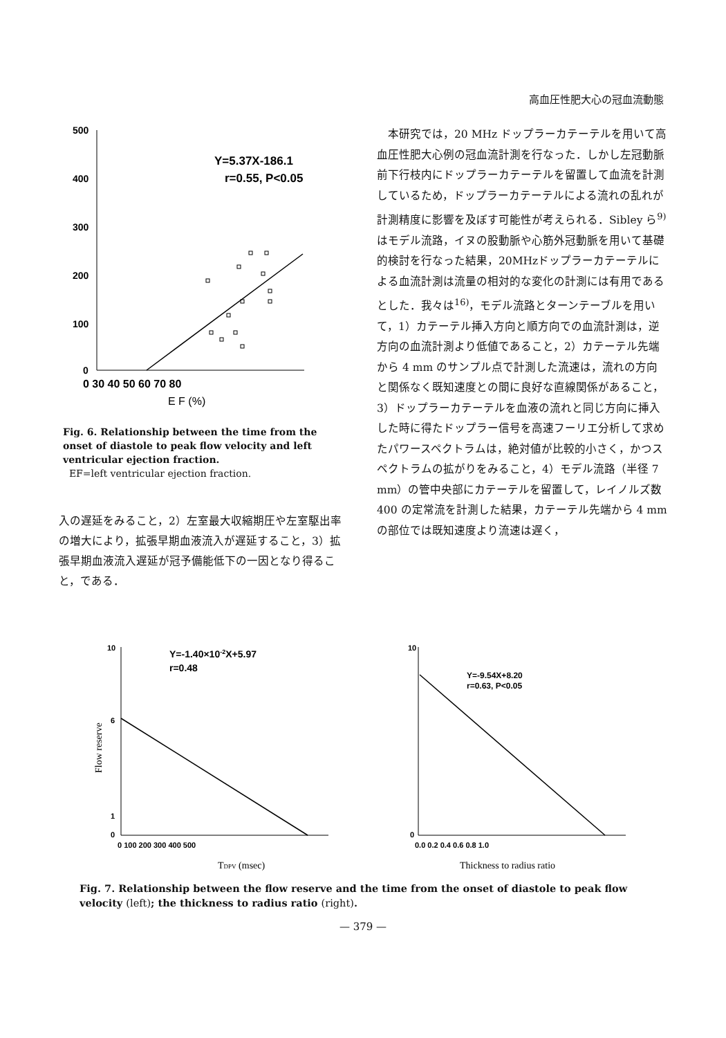高血圧性肥大心の冠血流動態
500
400
300
200
100
0
Y=5.37X-186.1
r=0.55, P<0.05
0 30 40 50 60 70 80
E F (%)
Fig. 6. Relationship between the time from the onset of diastole to peak flow velocity and left ventricular ejection fraction.
EF=left ventricular ejection fraction.
入の遅延をみること，2）左室最大収縮期圧や左室駆出率の増大により，拡張早期血液流入が遅延すること，3）拡張早期血液流入遅延が冠予備能低下の一因となり得ること，である．
　本研究では，20 MHz ドップラーカテーテルを用いて高血圧性肥大心例の冠血流計測を行なった．しかし左冠動脈前下行枝内にドップラーカテーテルを留置して血流を計測しているため，ドップラーカテーテルによる流れの乱れが計測精度に影響を及ぼす可能性が考えられる．Sibley ら<sup>9)</sup>はモデル流路，イヌの股動脈や心筋外冠動脈を用いて基礎的検討を行なった結果，20MHzドップラーカテーテルによる血流計測は流量の相対的な変化の計測には有用であるとした．我々は<sup>16)</sup>，モデル流路とターンテーブルを用いて，1）カテーテル挿入方向と順方向での血流計測は，逆方向の血流計測より低値であること，2）カテーテル先端から 4 mm のサンプル点で計測した流速は，流れの方向と関係なく既知速度との間に良好な直線関係があること，3）ドップラーカテーテルを血液の流れと同じ方向に挿入した時に得たドップラー信号を高速フーリエ分析して求めたパワースペクトラムは，絶対値が比較的小さく，かつスペクトラムの拡がりをみること，4）モデル流路（半径 7 mm）の管中央部にカテーテルを留置して，レイノルズ数 400 の定常流を計測した結果，カテーテル先端から 4 mm の部位では既知速度より流速は遅く，
10
1
0
6
Y=-1.40×10-2X+5.97
r=0.48
Flow reserve
0 100 200 300 400 500
TDPV (msec)
10
0
Y=-9.54X+8.20
r=0.63, P<0.05
0.0 0.2 0.4 0.6 0.8 1.0
Thickness to radius ratio
Fig. 7. Relationship between the flow reserve and the time from the onset of diastole to peak flow velocity (left); the thickness to radius ratio (right).
— 379 —